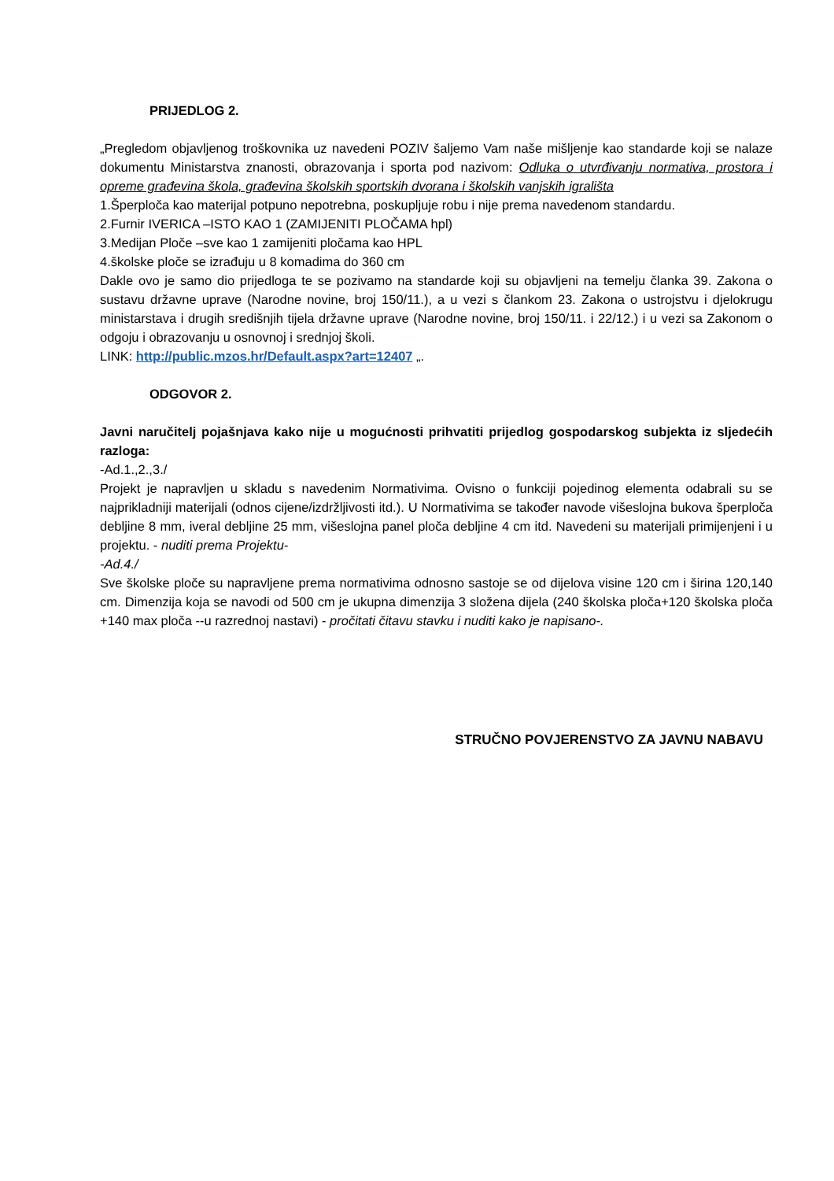PRIJEDLOG 2.
„Pregledom objavljenog troškovnika uz navedeni POZIV šaljemo Vam naše mišljenje kao standarde koji se nalaze dokumentu Ministarstva znanosti, obrazovanja i sporta pod nazivom: Odluka o utvrđivanju normativa, prostora i opreme građevina škola, građevina školskih sportskih dvorana i školskih vanjskih igrališta
1.Šperploča kao materijal potpuno nepotrebna, poskupljuje robu i nije prema navedenom standardu.
2.Furnir IVERICA –ISTO KAO 1 (ZAMIJENITI PLOČAMA hpl)
3.Medijan Ploče –sve kao 1 zamijeniti pločama kao HPL
4.školske ploče se izrađuju u 8 komadima do 360 cm
Dakle ovo je samo dio prijedloga te se pozivamo na standarde koji su objavljeni na temelju članka 39. Zakona o sustavu državne uprave (Narodne novine, broj 150/11.), a u vezi s člankom 23. Zakona o ustrojstvu i djelokrugu ministarstava i drugih središnjih tijela državne uprave (Narodne novine, broj 150/11. i 22/12.) i u vezi sa Zakonom o odgoju i obrazovanju u osnovnoj i srednjoj školi.
LINK: http://public.mzos.hr/Default.aspx?art=12407 „.
ODGOVOR 2.
Javni naručitelj pojašnjava kako nije u mogućnosti prihvatiti prijedlog gospodarskog subjekta iz sljedećih razloga:
-Ad.1.,2.,3./
Projekt je napravljen u skladu s navedenim Normativima. Ovisno o funkciji pojedinog elementa odabrali su se najprikladniji materijali (odnos cijene/izdržljivosti itd.). U Normativima se također navode višeslojna bukova šperploča debljine 8 mm, iveral debljine 25 mm, višeslojna panel ploča debljine 4 cm itd. Navedeni su materijali primijenjeni i u projektu. - nuditi prema Projektu-
-Ad.4./
Sve školske ploče su napravljene prema normativima odnosno sastoje se od dijelova visine 120 cm i širina 120,140 cm. Dimenzija koja se navodi od 500 cm je ukupna dimenzija 3 složena dijela (240 školska ploča+120 školska ploča +140 max ploča --u razrednoj nastavi) - pročitati čitavu stavku i nuditi kako je napisano-.
STRUČNO POVJERENSTVO ZA JAVNU NABAVU